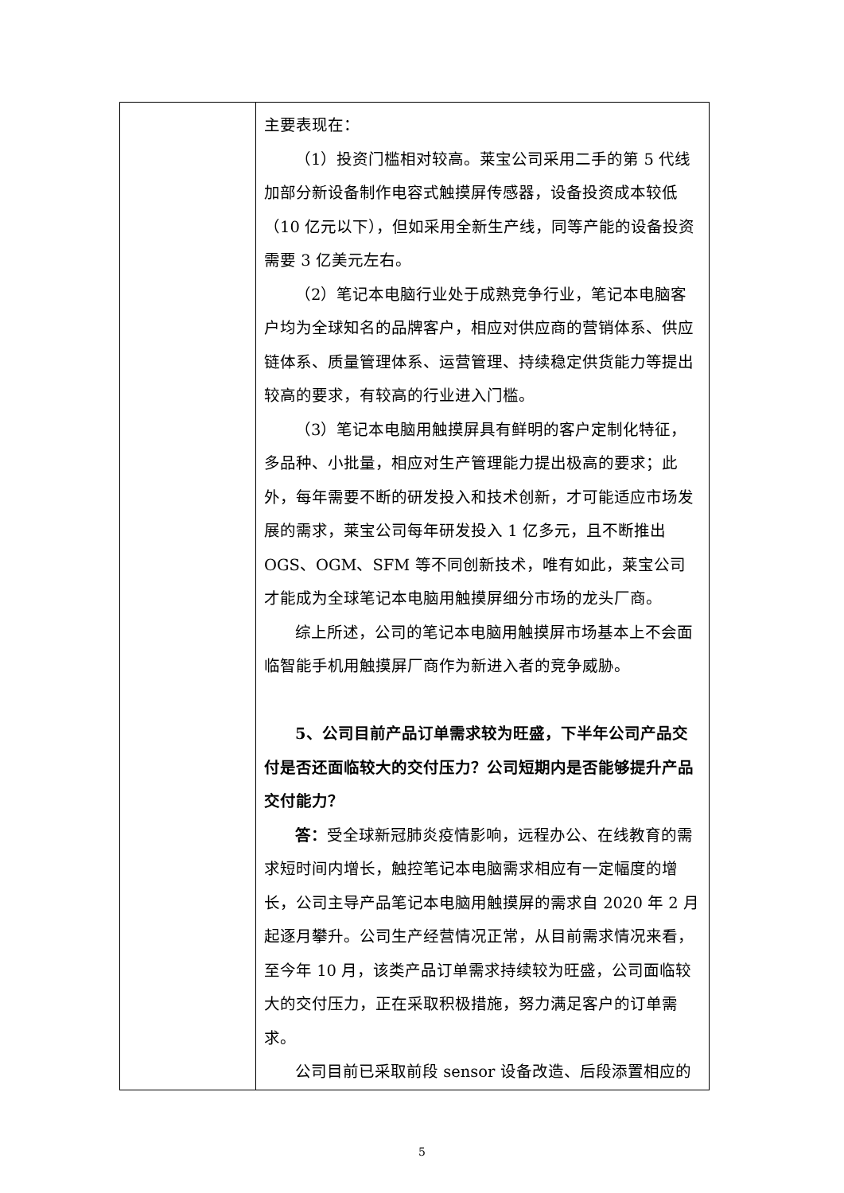| | 主要表现在： （1）投资门槛相对较高。莱宝公司采用二手的第 5 代线加部分新设备制作电容式触摸屏传感器，设备投资成本较低（10 亿元以下），但如采用全新生产线，同等产能的设备投资需要 3 亿美元左右。 （2）笔记本电脑行业处于成熟竞争行业，笔记本电脑客户均为全球知名的品牌客户，相应对供应商的营销体系、供应链体系、质量管理体系、运营管理、持续稳定供货能力等提出较高的要求，有较高的行业进入门槛。 （3）笔记本电脑用触摸屏具有鲜明的客户定制化特征，多品种、小批量，相应对生产管理能力提出极高的要求；此外，每年需要不断的研发投入和技术创新，才可能适应市场发展的需求，莱宝公司每年研发投入 1 亿多元，且不断推出 OGS、OGM、SFM 等不同创新技术，唯有如此，莱宝公司才能成为全球笔记本电脑用触摸屏细分市场的龙头厂商。 综上所述，公司的笔记本电脑用触摸屏市场基本上不会面临智能手机用触摸屏厂商作为新进入者的竞争威胁。 5、公司目前产品订单需求较为旺盛，下半年公司产品交付是否还面临较大的交付压力？公司短期内是否能够提升产品交付能力？ 答： 受全球新冠肺炎疫情影响，远程办公、在线教育的需求短时间内增长，触控笔记本电脑需求相应有一定幅度的增长，公司主导产品笔记本电脑用触摸屏的需求自 2020 年 2 月起逐月攀升。公司生产经营情况正常，从目前需求情况来看，至今年 10 月，该类产品订单需求持续较为旺盛，公司面临较大的交付压力，正在采取积极措施，努力满足客户的订单需求。 公司目前已采取前段 sensor 设备改造、后段添置相应的 |
5